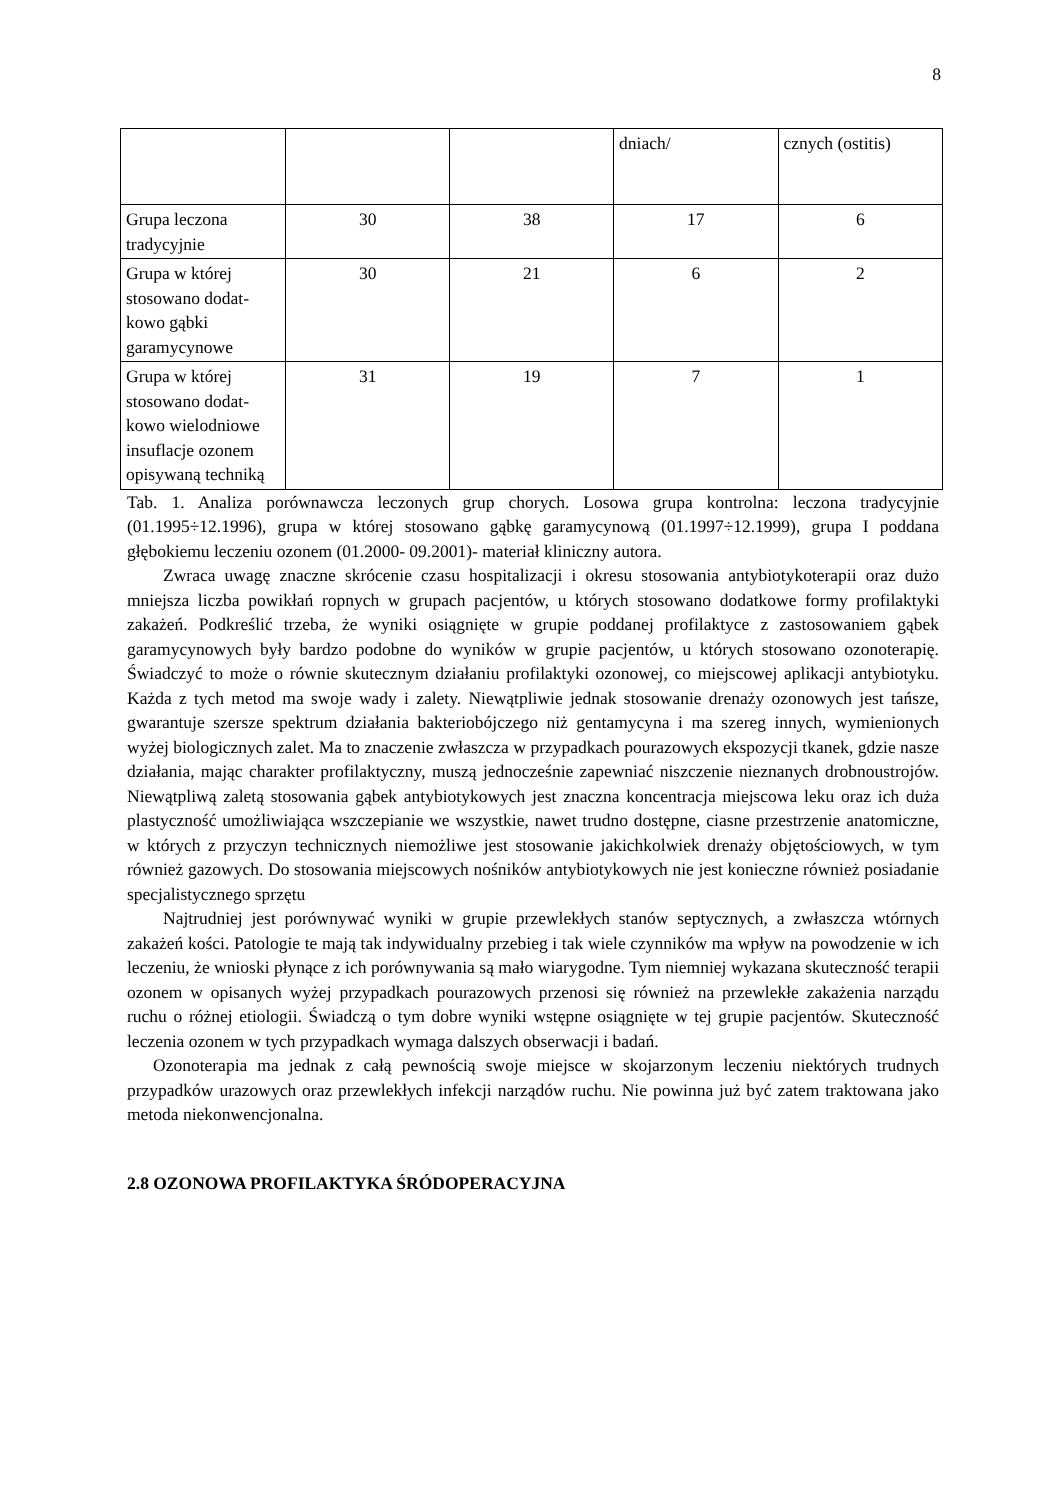8
| | | | dniach/ | cznych (ostitis) |
| Grupa leczona tradycyjnie | 30 | 38 | 17 | 6 |
| Grupa w której stosowano dodat-kowo gąbki garamycynowe | 30 | 21 | 6 | 2 |
| Grupa w której stosowano dodat-kowo wielodniowe insuflacje ozonem opisywaną techniką | 31 | 19 | 7 | 1 |
Tab. 1. Analiza porównawcza leczonych grup chorych. Losowa grupa kontrolna: leczona tradycyjnie (01.1995÷12.1996), grupa w której stosowano gąbkę garamycynową (01.1997÷12.1999), grupa I poddana głębokiemu leczeniu ozonem (01.2000- 09.2001)- materiał kliniczny autora.
Zwraca uwagę znaczne skrócenie czasu hospitalizacji i okresu stosowania antybiotykoterapii oraz dużo mniejsza liczba powikłań ropnych w grupach pacjentów, u których stosowano dodatkowe formy profilaktyki zakażeń. Podkreślić trzeba, że wyniki osiągnięte w grupie poddanej profilaktyce z zastosowaniem gąbek garamycynowych były bardzo podobne do wyników w grupie pacjentów, u których stosowano ozonoterapię. Świadczyć to może o równie skutecznym działaniu profilaktyki ozonowej, co miejscowej aplikacji antybiotyku. Każda z tych metod ma swoje wady i zalety. Niewątpliwie jednak stosowanie drenaży ozonowych jest tańsze, gwarantuje szersze spektrum działania bakteriobójczego niż gentamycyna i ma szereg innych, wymienionych wyżej biologicznych zalet. Ma to znaczenie zwłaszcza w przypadkach pourazowych ekspozycji tkanek, gdzie nasze działania, mając charakter profilaktyczny, muszą jednocześnie zapewniać niszczenie nieznanych drobnoustrojów. Niewątpliwą zaletą stosowania gąbek antybiotykowych jest znaczna koncentracja miejscowa leku oraz ich duża plastyczność umożliwiająca wszczepianie we wszystkie, nawet trudno dostępne, ciasne przestrzenie anatomiczne, w których z przyczyn technicznych niemożliwe jest stosowanie jakichkolwiek drenaży objętościowych, w tym również gazowych. Do stosowania miejscowych nośników antybiotykowych nie jest konieczne również posiadanie specjalistycznego sprzętu
Najtrudniej jest porównywać wyniki w grupie przewlekłych stanów septycznych, a zwłaszcza wtórnych zakażeń kości. Patologie te mają tak indywidualny przebieg i tak wiele czynników ma wpływ na powodzenie w ich leczeniu, że wnioski płynące z ich porównywania są mało wiarygodne. Tym niemniej wykazana skuteczność terapii ozonem w opisanych wyżej przypadkach pourazowych przenosi się również na przewlekłe zakażenia narządu ruchu o różnej etiologii. Świadczą o tym dobre wyniki wstępne osiągnięte w tej grupie pacjentów. Skuteczność leczenia ozonem w tych przypadkach wymaga dalszych obserwacji i badań.
Ozonoterapia ma jednak z całą pewnością swoje miejsce w skojarzonym leczeniu niektórych trudnych przypadków urazowych oraz przewlekłych infekcji narządów ruchu. Nie powinna już być zatem traktowana jako metoda niekonwencjonalna.
2.8 OZONOWA PROFILAKTYKA ŚRÓDOPERACYJNA